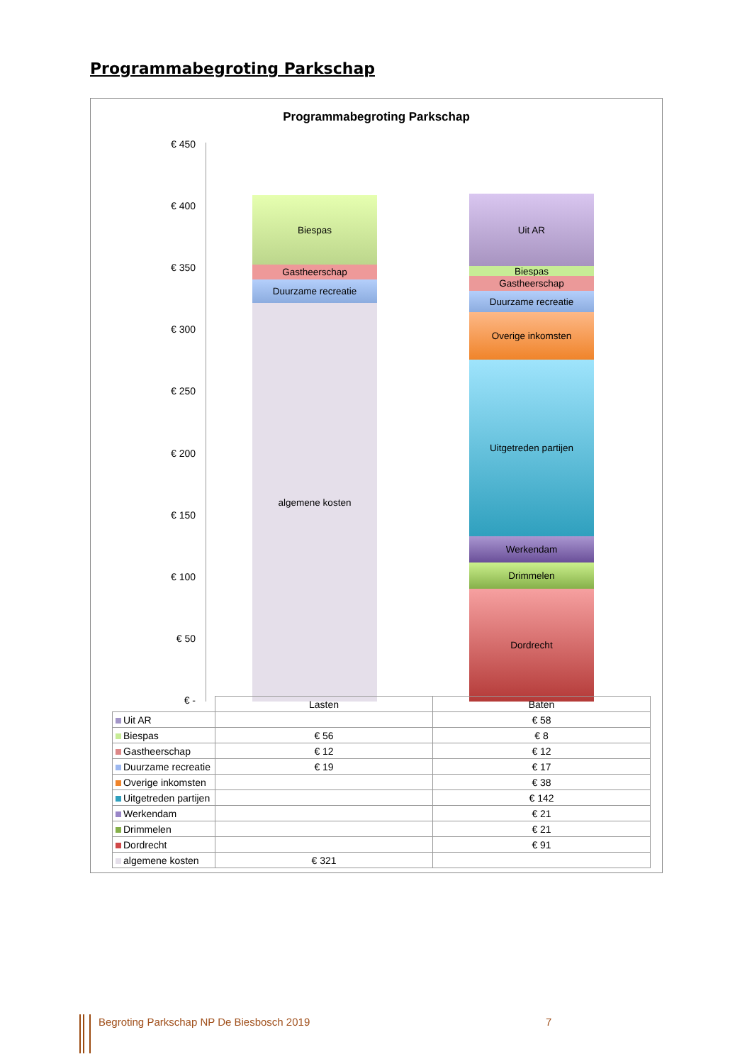Programmabegroting Parkschap
Programmabegroting Parkschap
€ 450
€ 400
€ 350
€ 300
€ 250
€ 200
€ 150
€ 100
€ 50
€ -
Biespas
Gastheerschap
Duurzame recreatie
algemene kosten
Uit AR
Biespas
Gastheerschap
Duurzame recreatie
Overige inkomsten
Uitgetreden partijen
Werkendam
Drimmelen
Dordrecht
| | Lasten | Baten |
| Uit AR | | € 58 |
| Biespas | € 56 | € 8 |
| Gastheerschap | € 12 | € 12 |
| Duurzame recreatie | € 19 | € 17 |
| Overige inkomsten | | € 38 |
| Uitgetreden partijen | | € 142 |
| Werkendam | | € 21 |
| Drimmelen | | € 21 |
| Dordrecht | | € 91 |
| algemene kosten | € 321 | |
Begroting Parkschap NP De Biesbosch 2019
7